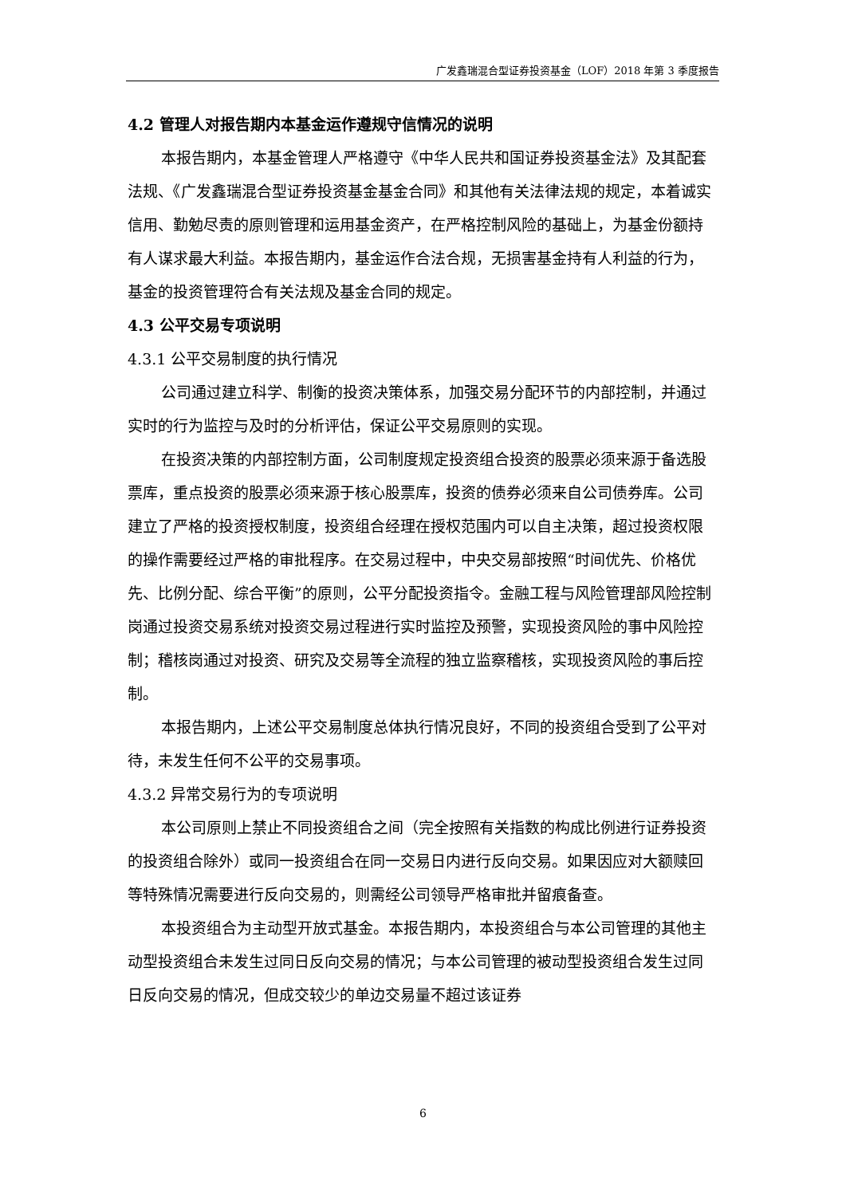广发鑫瑞混合型证券投资基金（LOF）2018 年第 3 季度报告
4.2 管理人对报告期内本基金运作遵规守信情况的说明
本报告期内，本基金管理人严格遵守《中华人民共和国证券投资基金法》及其配套法规、《广发鑫瑞混合型证券投资基金基金合同》和其他有关法律法规的规定，本着诚实信用、勤勉尽责的原则管理和运用基金资产，在严格控制风险的基础上，为基金份额持有人谋求最大利益。本报告期内，基金运作合法合规，无损害基金持有人利益的行为，基金的投资管理符合有关法规及基金合同的规定。
4.3 公平交易专项说明
4.3.1 公平交易制度的执行情况
公司通过建立科学、制衡的投资决策体系，加强交易分配环节的内部控制，并通过实时的行为监控与及时的分析评估，保证公平交易原则的实现。
在投资决策的内部控制方面，公司制度规定投资组合投资的股票必须来源于备选股票库，重点投资的股票必须来源于核心股票库，投资的债券必须来自公司债券库。公司建立了严格的投资授权制度，投资组合经理在授权范围内可以自主决策，超过投资权限的操作需要经过严格的审批程序。在交易过程中，中央交易部按照“时间优先、价格优先、比例分配、综合平衡”的原则，公平分配投资指令。金融工程与风险管理部风险控制岗通过投资交易系统对投资交易过程进行实时监控及预警，实现投资风险的事中风险控制；稽核岗通过对投资、研究及交易等全流程的独立监察稽核，实现投资风险的事后控制。
本报告期内，上述公平交易制度总体执行情况良好，不同的投资组合受到了公平对待，未发生任何不公平的交易事项。
4.3.2 异常交易行为的专项说明
本公司原则上禁止不同投资组合之间（完全按照有关指数的构成比例进行证券投资的投资组合除外）或同一投资组合在同一交易日内进行反向交易。如果因应对大额赎回等特殊情况需要进行反向交易的，则需经公司领导严格审批并留痕备查。
本投资组合为主动型开放式基金。本报告期内，本投资组合与本公司管理的其他主动型投资组合未发生过同日反向交易的情况；与本公司管理的被动型投资组合发生过同日反向交易的情况，但成交较少的单边交易量不超过该证券
6